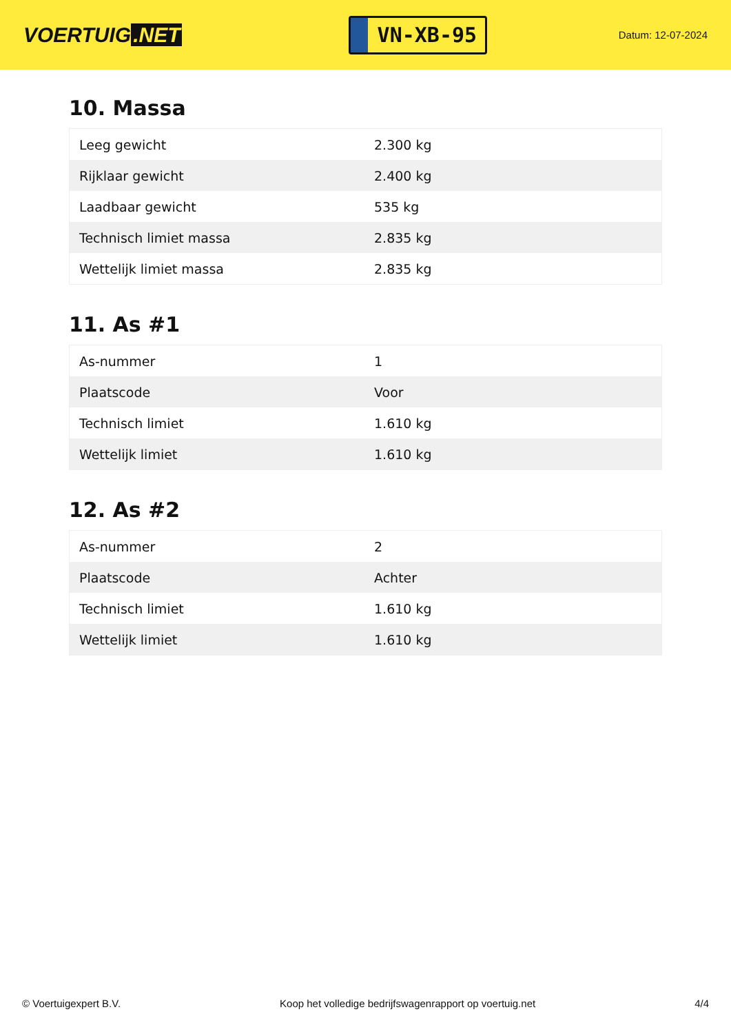VOERTUIG.NET
VN-XB-95
Datum: 12-07-2024
10. Massa
| Leeg gewicht | 2.300 kg |
| Rijklaar gewicht | 2.400 kg |
| Laadbaar gewicht | 535 kg |
| Technisch limiet massa | 2.835 kg |
| Wettelijk limiet massa | 2.835 kg |
11. As #1
| As-nummer | 1 |
| Plaatscode | Voor |
| Technisch limiet | 1.610 kg |
| Wettelijk limiet | 1.610 kg |
12. As #2
| As-nummer | 2 |
| Plaatscode | Achter |
| Technisch limiet | 1.610 kg |
| Wettelijk limiet | 1.610 kg |
© Voertuigexpert B.V. Koop het volledige bedrijfswagenrapport op voertuig.net 4/4